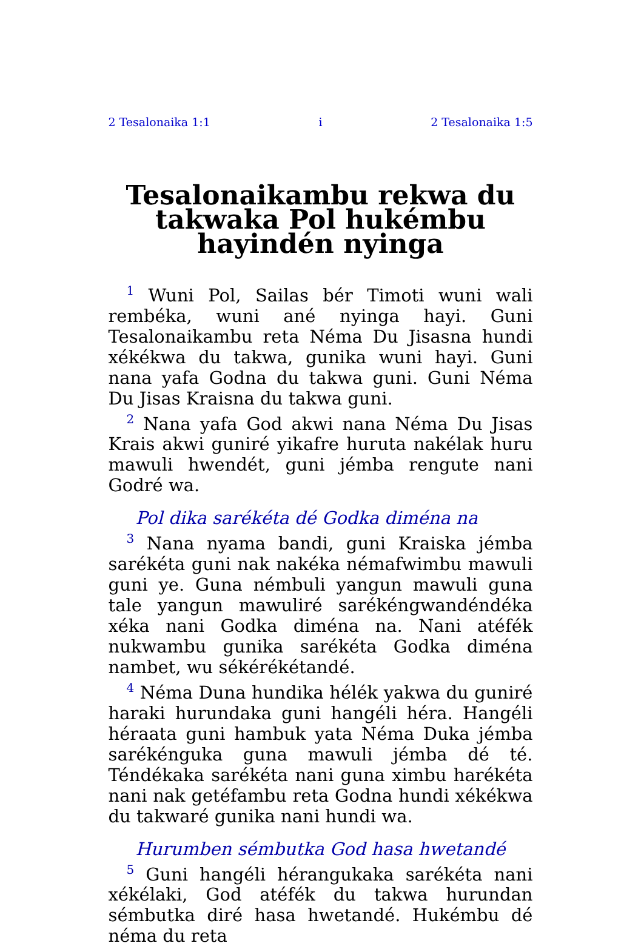2 Tesalonaika 1:1 i 2 Tesalonaika 1:5
Tesalonaikambu rekwa du takwaka Pol hukémbu hayindén nyinga
<sup>1</sup> Wuni Pol, Sailas bér Timoti wuni wali rembéka, wuni ané nyinga hayi. Guni Tesalonaikambu reta Néma Du Jisasna hundi xékékwa du takwa, gunika wuni hayi. Guni nana yafa Godna du takwa guni. Guni Néma Du Jisas Kraisna du takwa guni.
<sup>2</sup> Nana yafa God akwi nana Néma Du Jisas Krais akwi guniré yikafre huruta nakélak huru mawuli hwendét, guni jémba rengute nani Godré wa.
Pol dika sarékéta dé Godka diména na
<sup>3</sup> Nana nyama bandi, guni Kraiska jémba sarékéta guni nak nakéka némafwimbu mawuli guni ye. Guna némbuli yangun mawuli guna tale yangun mawuliré sarékéngwandéndéka xéka nani Godka diména na. Nani atéfék nukwambu gunika sarékéta Godka diména nambet, wu sékérékétandé.
<sup>4</sup> Néma Duna hundika hélék yakwa du guniré haraki hurundaka guni hangéli héra. Hangéli héraata guni hambuk yata Néma Duka jémba sarékénguka guna mawuli jémba dé té. Téndékaka sarékéta nani guna ximbu harékéta nani nak getéfambu reta Godna hundi xékékwa du takwaré gunika nani hundi wa.
Hurumben sémbutka God hasa hwetandé
<sup>5</sup> Guni hangéli hérangukaka sarékéta nani xékélaki, God atéfék du takwa hurundan sémbutka diré hasa hwetandé. Hukémbu dé néma du reta